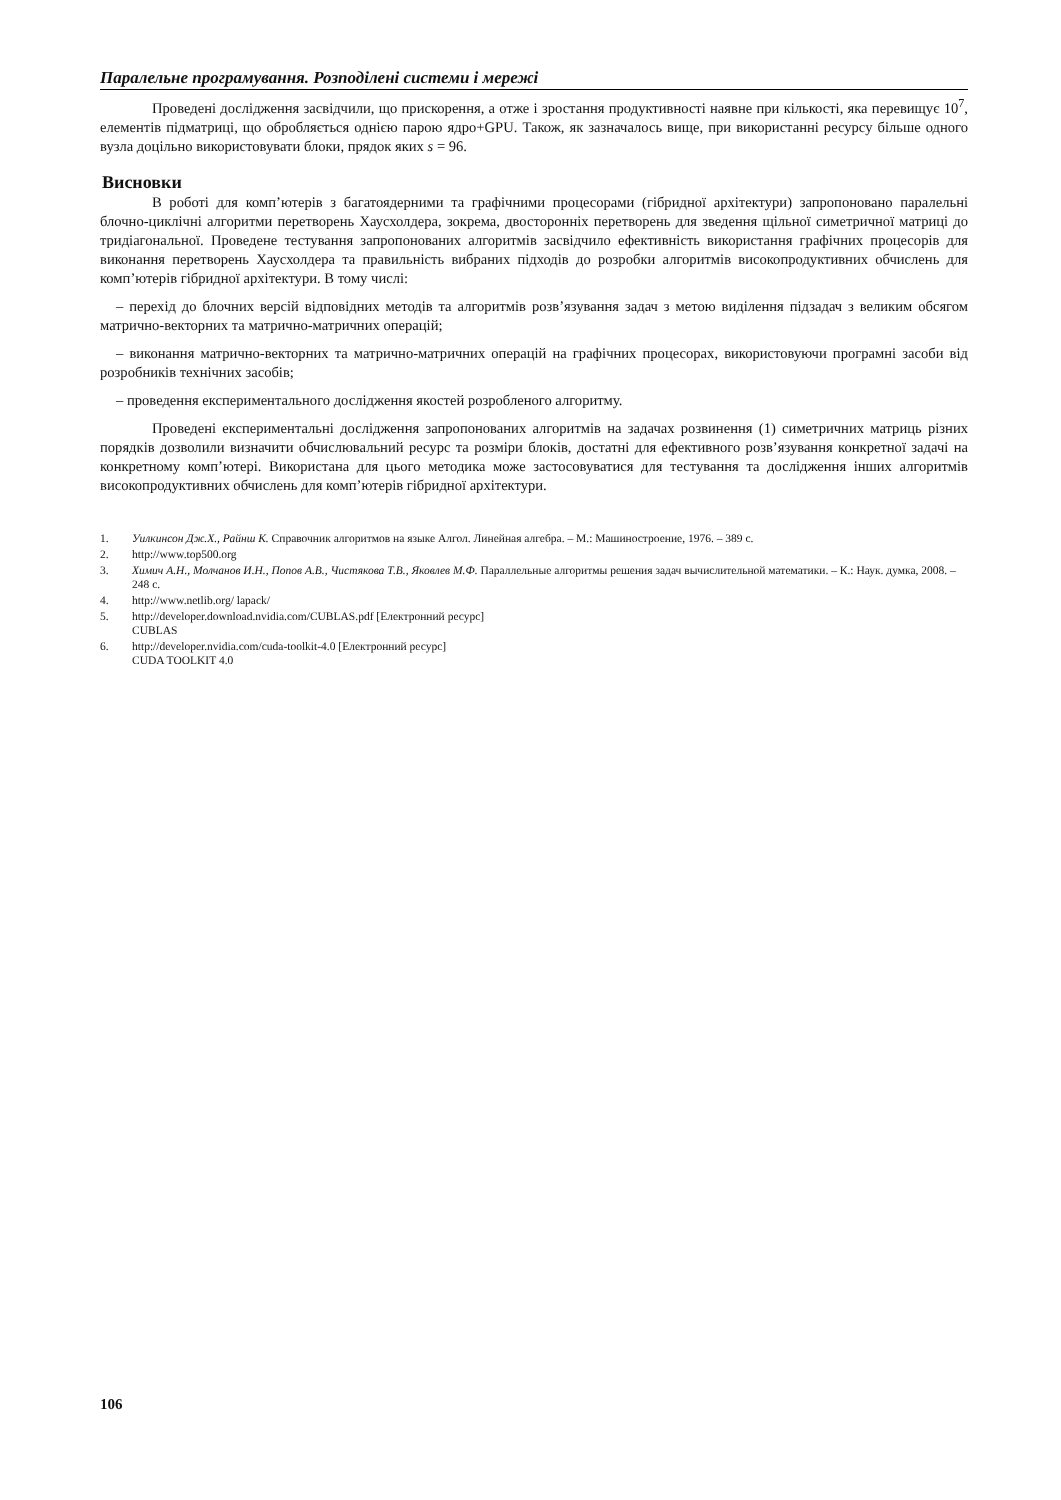Паралельне програмування. Розподілені системи і мережі
Проведені дослідження засвідчили, що прискорення, а отже і зростання продуктивності наявне при кількості, яка перевищує 10<sup>7</sup>, елементів підматриці, що обробляється однією парою ядро+GPU. Також, як зазначалось вище, при використанні ресурсу більше одного вузла доцільно використовувати блоки, прядок яких s = 96.
Висновки
В роботі для комп’ютерів з багатоядерними та графічними процесорами (гібридної архітектури) запропоновано паралельні блочно-циклічні алгоритми перетворень Хаусхолдера, зокрема, двосторонніх перетворень для зведення щільної симетричної матриці до тридіагональної. Проведене тестування запропонованих алгоритмів засвідчило ефективність використання графічних процесорів для виконання перетворень Хаусхолдера та правильність вибраних підходів до розробки алгоритмів високопродуктивних обчислень для комп’ютерів гібридної архітектури. В тому числі:
– перехід до блочних версій відповідних методів та алгоритмів розв’язування задач з метою виділення підзадач з великим обсягом матрично-векторних та матрично-матричних операцій;
– виконання матрично-векторних та матрично-матричних операцій на графічних процесорах, використовуючи програмні засоби від розробників технічних засобів;
– проведення експериментального дослідження якостей розробленого алгоритму.
Проведені експериментальні дослідження запропонованих алгоритмів на задачах розвинення (1) симетричних матриць різних порядків дозволили визначити обчислювальний ресурс та розміри блоків, достатні для ефективного розв’язування конкретної задачі на конкретному комп’ютері. Використана для цього методика може застосовуватися для тестування та дослідження інших алгоритмів високопродуктивних обчислень для комп’ютерів гібридної архітектури.
1. Уилкинсон Дж.Х., Райнш К. Справочник алгоритмов на языке Алгол. Линейная алгебра. – М.: Машиностроение, 1976. – 389 с.
2. http://www.top500.org
3. Химич А.Н., Молчанов И.Н., Попов А.В., Чистякова Т.В., Яковлев М.Ф. Параллельные алгоритмы решения задач вычислительной математики. – К.: Наук. думка, 2008. – 248 с.
4. http://www.netlib.org/ lapack/
5. http://developer.download.nvidia.com/CUBLAS.pdf [Електронний ресурс]
CUBLAS
6. http://developer.nvidia.com/cuda-toolkit-4.0 [Електронний ресурс]
CUDA TOOLKIT 4.0
106